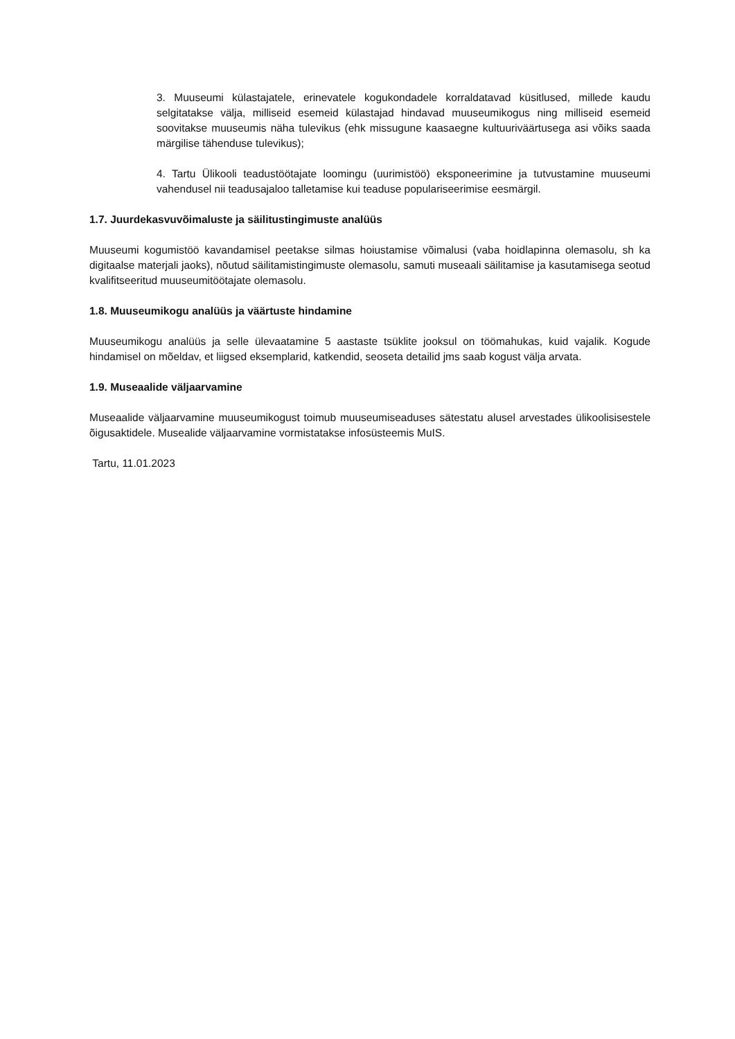3. Muuseumi külastajatele, erinevatele kogukondadele korraldatavad küsitlused, millede kaudu selgitatakse välja, milliseid esemeid külastajad hindavad muuseumikogus ning milliseid esemeid soovitakse muuseumis näha tulevikus (ehk missugune kaasaegne kultuuriväärtusega asi võiks saada märgilise tähenduse tulevikus);
4. Tartu Ülikooli teadustöötajate loomingu (uurimistöö) eksponeerimine ja tutvustamine muuseumi vahendusel nii teadusajaloo talletamise kui teaduse populariseerimise eesmärgil.
1.7. Juurdekasvuvõimaluste ja säilitustingimuste analüüs
Muuseumi kogumistöö kavandamisel peetakse silmas hoiustamise võimalusi (vaba hoidlapinna olemasolu, sh ka digitaalse materjali jaoks), nõutud säilitamistingimuste olemasolu, samuti museaali säilitamise ja kasutamisega seotud kvalifitseeritud muuseumitöötajate olemasolu.
1.8. Muuseumikogu analüüs ja väärtuste hindamine
Muuseumikogu analüüs ja selle ülevaatamine 5 aastaste tsüklite jooksul on töömahukas, kuid vajalik. Kogude hindamisel on mõeldav, et liigsed eksemplarid, katkendid, seoseta detailid jms saab kogust välja arvata.
1.9. Museaalide väljaarvamine
Museaalide väljaarvamine muuseumikogust toimub muuseumiseaduses sätestatu alusel arvestades ülikoolisisestele õigusaktidele. Musealide väljaarvamine vormistatakse infosüsteemis MuIS.
Tartu, 11.01.2023